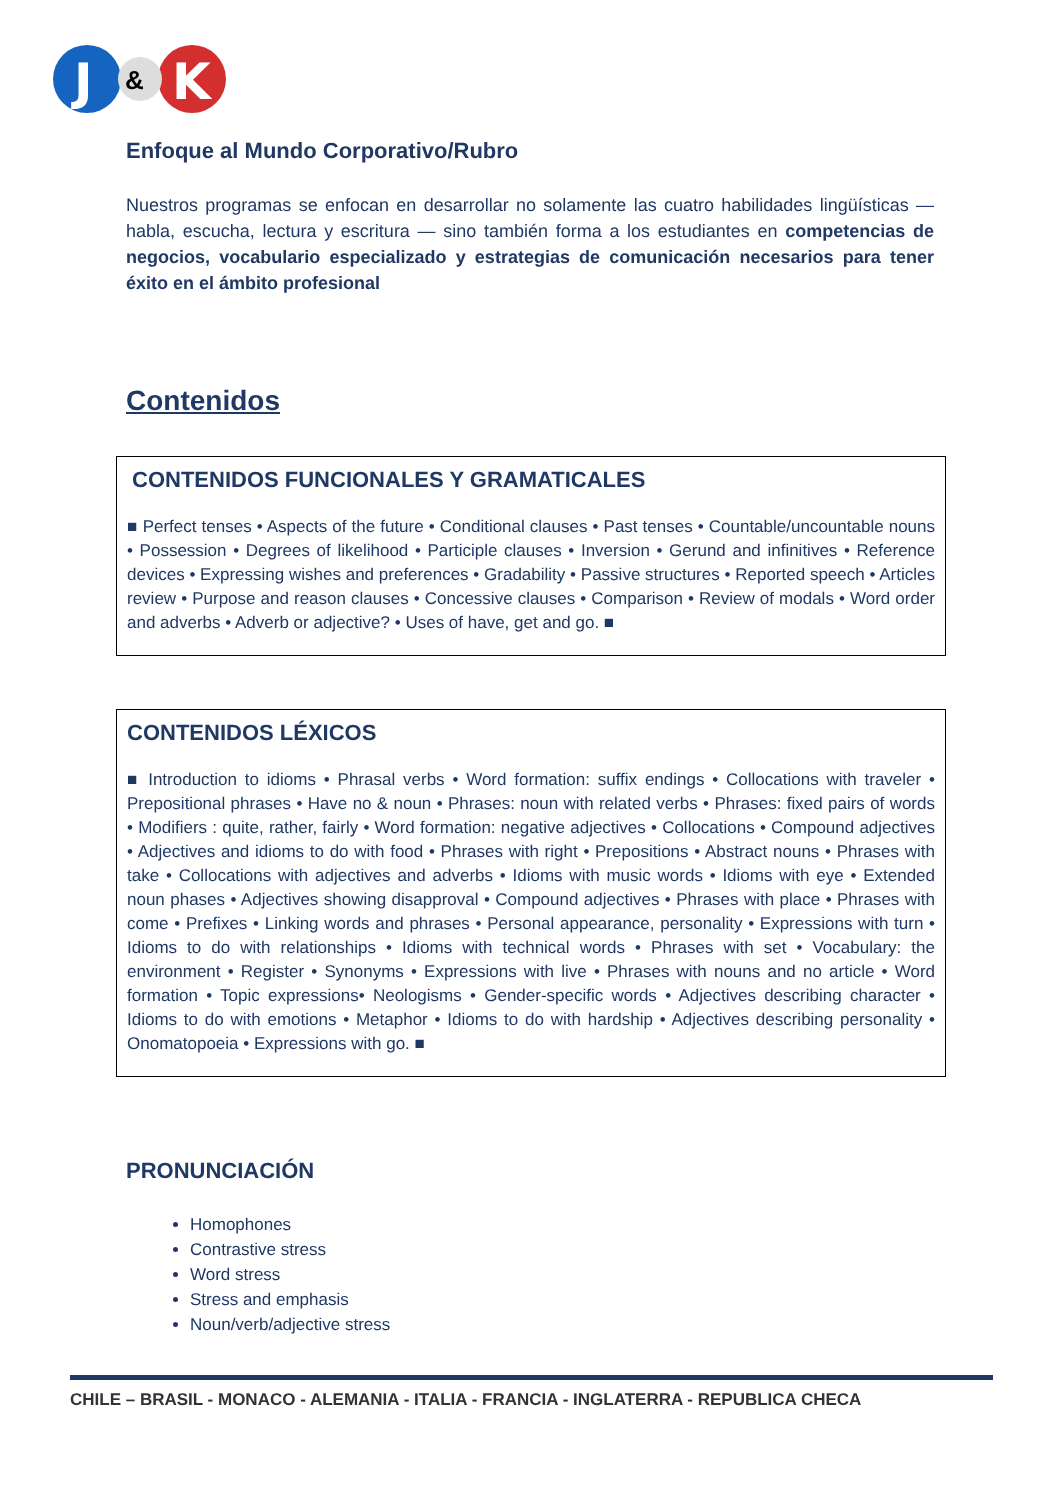J
&
K
Enfoque al Mundo Corporativo/Rubro
Nuestros programas se enfocan en desarrollar no solamente las cuatro habilidades lingüísticas — habla, escucha, lectura y escritura — sino también forma a los estudiantes en competencias de negocios, vocabulario especializado y estrategias de comunicación necesarios para tener éxito en el ámbito profesional
Contenidos
CONTENIDOS FUNCIONALES Y GRAMATICALES
■ Perfect tenses • Aspects of the future • Conditional clauses • Past tenses • Countable/uncountable nouns • Possession • Degrees of likelihood • Participle clauses • Inversion • Gerund and infinitives • Reference devices • Expressing wishes and preferences • Gradability • Passive structures • Reported speech • Articles review • Purpose and reason clauses • Concessive clauses • Comparison • Review of modals • Word order and adverbs • Adverb or adjective? • Uses of have, get and go. ■
CONTENIDOS LÉXICOS
■ Introduction to idioms • Phrasal verbs • Word formation: suffix endings • Collocations with traveler • Prepositional phrases • Have no & noun • Phrases: noun with related verbs • Phrases: fixed pairs of words • Modifiers : quite, rather, fairly • Word formation: negative adjectives • Collocations • Compound adjectives • Adjectives and idioms to do with food • Phrases with right • Prepositions • Abstract nouns • Phrases with take • Collocations with adjectives and adverbs • Idioms with music words • Idioms with eye • Extended noun phases • Adjectives showing disapproval • Compound adjectives • Phrases with place • Phrases with come • Prefixes • Linking words and phrases • Personal appearance, personality • Expressions with turn • Idioms to do with relationships • Idioms with technical words • Phrases with set • Vocabulary: the environment • Register • Synonyms • Expressions with live • Phrases with nouns and no article • Word formation • Topic expressions• Neologisms • Gender-specific words • Adjectives describing character • Idioms to do with emotions • Metaphor • Idioms to do with hardship • Adjectives describing personality • Onomatopoeia • Expressions with go. ■
PRONUNCIACIÓN
Homophones
Contrastive stress
Word stress
Stress and emphasis
Noun/verb/adjective stress
CHILE – BRASIL - MONACO - ALEMANIA - ITALIA - FRANCIA - INGLATERRA - REPUBLICA CHECA